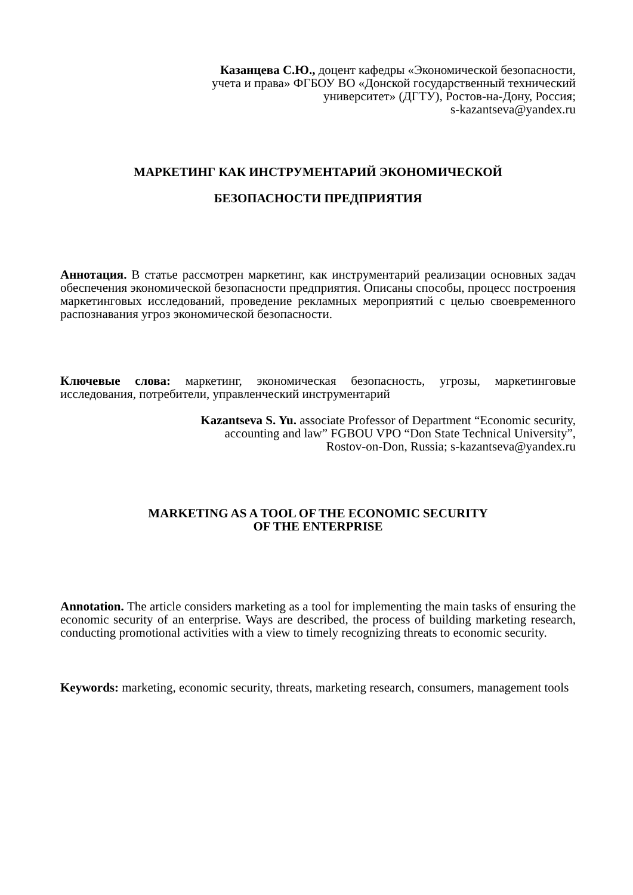Казанцева С.Ю., доцент кафедры «Экономической безопасности,
учета и права» ФГБОУ ВО «Донской государственный технический
университет» (ДГТУ), Ростов-на-Дону, Россия;
s-kazantseva@yandex.ru
МАРКЕТИНГ КАК ИНСТРУМЕНТАРИЙ ЭКОНОМИЧЕСКОЙ
БЕЗОПАСНОСТИ ПРЕДПРИЯТИЯ
Аннотация. В статье рассмотрен маркетинг, как инструментарий реализации основных задач обеспечения экономической безопасности предприятия. Описаны способы, процесс построения маркетинговых исследований, проведение рекламных мероприятий с целью своевременного распознавания угроз экономической безопасности.
Ключевые слова: маркетинг, экономическая безопасность, угрозы, маркетинговые исследования, потребители, управленческий инструментарий
Kazantseva S. Yu. associate Professor of Department “Economic security,
accounting and law” FGBOU VPO “Don State Technical University”,
Rostov-on-Don, Russia; s-kazantseva@yandex.ru
MARKETING AS A TOOL OF THE ECONOMIC SECURITY
OF THE ENTERPRISE
Annotation. The article considers marketing as a tool for implementing the main tasks of ensuring the economic security of an enterprise. Ways are described, the process of building marketing research, conducting promotional activities with a view to timely recognizing threats to economic security.
Keywords: marketing, economic security, threats, marketing research, consumers, management tools